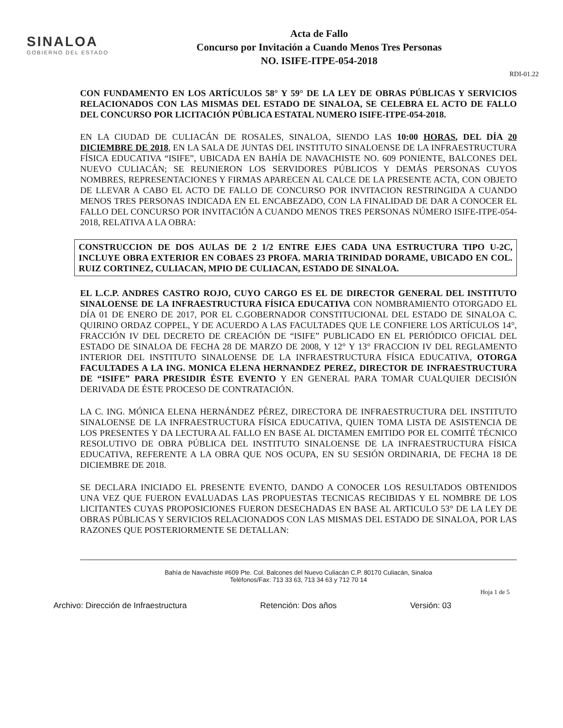SINALOA
GOBIERNO DEL ESTADO
Acta de Fallo
Concurso por Invitación a Cuando Menos Tres Personas
NO. ISIFE-ITPE-054-2018
RDI-01.22
CON FUNDAMENTO EN LOS ARTÍCULOS 58° Y 59° DE LA LEY DE OBRAS PÚBLICAS Y SERVICIOS RELACIONADOS CON LAS MISMAS DEL ESTADO DE SINALOA, SE CELEBRA EL ACTO DE FALLO DEL CONCURSO POR LICITACIÓN PÚBLICA ESTATAL NUMERO ISIFE-ITPE-054-2018.
EN LA CIUDAD DE CULIACÁN DE ROSALES, SINALOA, SIENDO LAS 10:00 HORAS, DEL DÍA 20 DICIEMBRE DE 2018, EN LA SALA DE JUNTAS DEL INSTITUTO SINALOENSE DE LA INFRAESTRUCTURA FÍSICA EDUCATIVA “ISIFE”, UBICADA EN BAHÍA DE NAVACHISTE NO. 609 PONIENTE, BALCONES DEL NUEVO CULIACÁN; SE REUNIERON LOS SERVIDORES PÚBLICOS Y DEMÁS PERSONAS CUYOS NOMBRES, REPRESENTACIONES Y FIRMAS APARECEN AL CALCE DE LA PRESENTE ACTA, CON OBJETO DE LLEVAR A CABO EL ACTO DE FALLO DE CONCURSO POR INVITACION RESTRINGIDA A CUANDO MENOS TRES PERSONAS INDICADA EN EL ENCABEZADO, CON LA FINALIDAD DE DAR A CONOCER EL FALLO DEL CONCURSO POR INVITACIÓN A CUANDO MENOS TRES PERSONAS NÚMERO ISIFE-ITPE-054-2018, RELATIVA A LA OBRA:
CONSTRUCCION DE DOS AULAS DE 2 1/2 ENTRE EJES CADA UNA ESTRUCTURA TIPO U-2C, INCLUYE OBRA EXTERIOR EN COBAES 23 PROFA. MARIA TRINIDAD DORAME, UBICADO EN COL. RUIZ CORTINEZ, CULIACAN, MPIO DE CULIACAN, ESTADO DE SINALOA.
EL L.C.P. ANDRES CASTRO ROJO, CUYO CARGO ES EL DE DIRECTOR GENERAL DEL INSTITUTO SINALOENSE DE LA INFRAESTRUCTURA FÍSICA EDUCATIVA CON NOMBRAMIENTO OTORGADO EL DÍA 01 DE ENERO DE 2017, POR EL C.GOBERNADOR CONSTITUCIONAL DEL ESTADO DE SINALOA C. QUIRINO ORDAZ COPPEL, Y DE ACUERDO A LAS FACULTADES QUE LE CONFIERE LOS ARTÍCULOS 14°, FRACCIÓN IV DEL DECRETO DE CREACIÓN DE “ISIFE” PUBLICADO EN EL PERIÓDICO OFICIAL DEL ESTADO DE SINALOA DE FECHA 28 DE MARZO DE 2008, Y 12° Y 13° FRACCION IV DEL REGLAMENTO INTERIOR DEL INSTITUTO SINALOENSE DE LA INFRAESTRUCTURA FÍSICA EDUCATIVA, OTORGA FACULTADES A LA ING. MONICA ELENA HERNANDEZ PEREZ, DIRECTOR DE INFRAESTRUCTURA DE “ISIFE” PARA PRESIDIR ÉSTE EVENTO Y EN GENERAL PARA TOMAR CUALQUIER DECISIÓN DERIVADA DE ÉSTE PROCESO DE CONTRATACIÓN.
LA C. ING. MÓNICA ELENA HERNÁNDEZ PÉREZ, DIRECTORA DE INFRAESTRUCTURA DEL INSTITUTO SINALOENSE DE LA INFRAESTRUCTURA FÍSICA EDUCATIVA, QUIEN TOMA LISTA DE ASISTENCIA DE LOS PRESENTES Y DA LECTURA AL FALLO EN BASE AL DICTAMEN EMITIDO POR EL COMITÉ TÉCNICO RESOLUTIVO DE OBRA PÚBLICA DEL INSTITUTO SINALOENSE DE LA INFRAESTRUCTURA FÍSICA EDUCATIVA, REFERENTE A LA OBRA QUE NOS OCUPA, EN SU SESIÓN ORDINARIA, DE FECHA 18 DE DICIEMBRE DE 2018.
SE DECLARA INICIADO EL PRESENTE EVENTO, DANDO A CONOCER LOS RESULTADOS OBTENIDOS UNA VEZ QUE FUERON EVALUADAS LAS PROPUESTAS TECNICAS RECIBIDAS Y EL NOMBRE DE LOS LICITANTES CUYAS PROPOSICIONES FUERON DESECHADAS EN BASE AL ARTICULO 53° DE LA LEY DE OBRAS PÚBLICAS Y SERVICIOS RELACIONADOS CON LAS MISMAS DEL ESTADO DE SINALOA, POR LAS RAZONES QUE POSTERIORMENTE SE DETALLAN:
Bahía de Navachiste #609 Pte. Col. Balcones del Nuevo Culiacán C.P. 80170 Culiacán, Sinaloa
Teléfonos/Fax: 713 33 63, 713 34 63 y 712 70 14
Hoja 1 de 5
Archivo: Dirección de Infraestructura Retención: Dos años Versión: 03